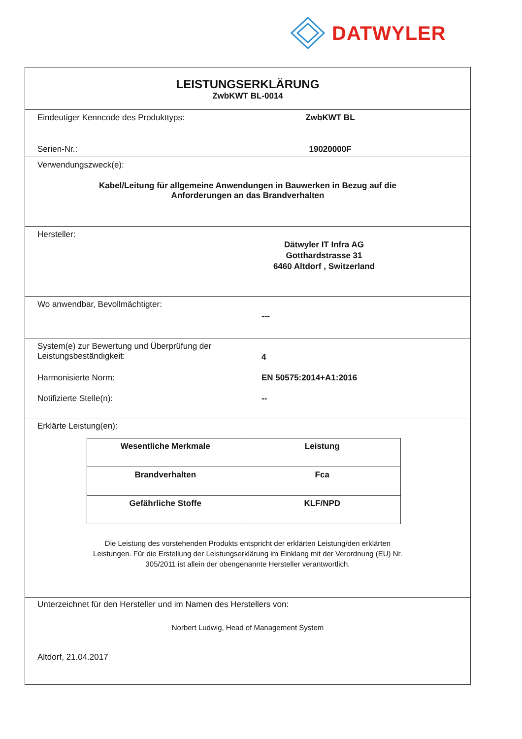DATWYLER
LEISTUNGSERKLÄRUNG
ZwbKWT BL-0014
Eindeutiger Kenncode des Produkttyps: ZwbKWT BL
Serien-Nr.: 19020000F
Verwendungszweck(e):
Kabel/Leitung für allgemeine Anwendungen in Bauwerken in Bezug auf die
Anforderungen an das Brandverhalten
Hersteller:
Dätwyler IT Infra AG
Gotthardstrasse 31
6460 Altdorf , Switzerland
Wo anwendbar, Bevollmächtigter:
---
System(e) zur Bewertung und Überprüfung der
Leistungsbeständigkeit:
4
Harmonisierte Norm: EN 50575:2014+A1:2016
Notifizierte Stelle(n): --
Erklärte Leistung(en):
| Wesentliche Merkmale | Leistung |
| Brandverhalten | Fca |
| Gefährliche Stoffe | KLF/NPD |
Die Leistung des vorstehenden Produkts entspricht der erklärten Leistung/den erklärten
Leistungen. Für die Erstellung der Leistungserklärung im Einklang mit der Verordnung (EU) Nr.
305/2011 ist allein der obengenannte Hersteller verantwortlich.
Unterzeichnet für den Hersteller und im Namen des Herstellers von:
Norbert Ludwig, Head of Management System
Altdorf, 21.04.2017